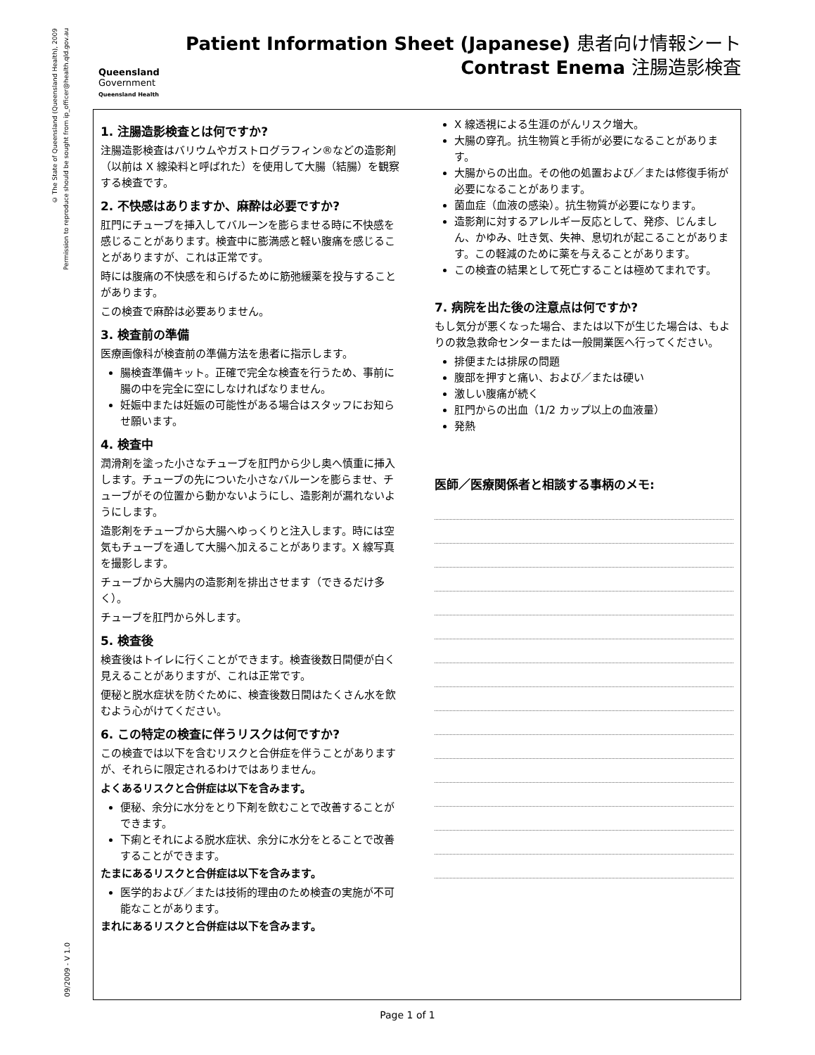© The State of Queensland (Queensland Health), 2009
Permission to reproduce should be sought from ip_officer@health.qld.gov.au
09/2009 - V 1.0
Queensland
Government
Queensland Health
Patient Information Sheet (Japanese) 患者向け情報シート
Contrast Enema 注腸造影検査
1. 注腸造影検査とは何ですか?
注腸造影検査はバリウムやガストログラフィン®などの造影剤（以前は X 線染料と呼ばれた）を使用して大腸（結腸）を観察する検査です。
2. 不快感はありますか、麻酔は必要ですか?
肛門にチューブを挿入してバルーンを膨らませる時に不快感を感じることがあります。検査中に膨満感と軽い腹痛を感じることがありますが、これは正常です。
時には腹痛の不快感を和らげるために筋弛緩薬を投与することがあります。
この検査で麻酔は必要ありません。
3. 検査前の準備
医療画像科が検査前の準備方法を患者に指示します。
腸検査準備キット。正確で完全な検査を行うため、事前に腸の中を完全に空にしなければなりません。
妊娠中または妊娠の可能性がある場合はスタッフにお知らせ願います。
4. 検査中
潤滑剤を塗った小さなチューブを肛門から少し奥へ慎重に挿入します。チューブの先についた小さなバルーンを膨らませ、チューブがその位置から動かないようにし、造影剤が漏れないようにします。
造影剤をチューブから大腸へゆっくりと注入します。時には空気もチューブを通して大腸へ加えることがあります。X 線写真を撮影します。
チューブから大腸内の造影剤を排出させます（できるだけ多く）。
チューブを肛門から外します。
5. 検査後
検査後はトイレに行くことができます。検査後数日間便が白く見えることがありますが、これは正常です。
便秘と脱水症状を防ぐために、検査後数日間はたくさん水を飲むよう心がけてください。
6. この特定の検査に伴うリスクは何ですか?
この検査では以下を含むリスクと合併症を伴うことがありますが、それらに限定されるわけではありません。
よくあるリスクと合併症は以下を含みます。
便秘、余分に水分をとり下剤を飲むことで改善することができます。
下痢とそれによる脱水症状、余分に水分をとることで改善することができます。
たまにあるリスクと合併症は以下を含みます。
医学的および／または技術的理由のため検査の実施が不可能なことがあります。
まれにあるリスクと合併症は以下を含みます。
X 線透視による生涯のがんリスク増大。
大腸の穿孔。抗生物質と手術が必要になることがあります。
大腸からの出血。その他の処置および／または修復手術が必要になることがあります。
菌血症（血液の感染）。抗生物質が必要になります。
造影剤に対するアレルギー反応として、発疹、じんましん、かゆみ、吐き気、失神、息切れが起こることがあります。この軽減のために薬を与えることがあります。
この検査の結果として死亡することは極めてまれです。
7. 病院を出た後の注意点は何ですか?
もし気分が悪くなった場合、または以下が生じた場合は、もよりの救急救命センターまたは一般開業医へ行ってください。
排便または排尿の問題
腹部を押すと痛い、および／または硬い
激しい腹痛が続く
肛門からの出血（1/2 カップ以上の血液量）
発熱
医師／医療関係者と相談する事柄のメモ:
Page 1 of 1